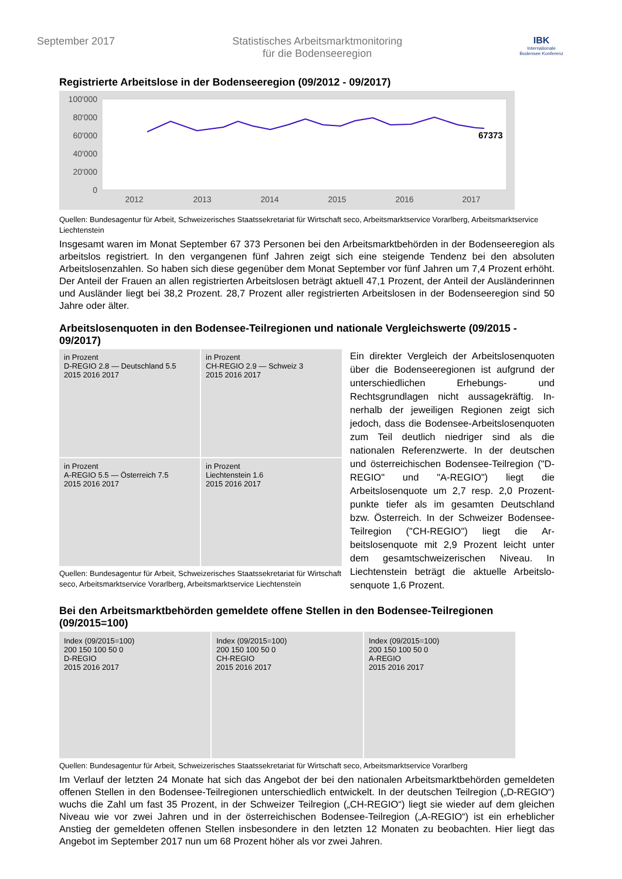September 2017 Statistisches Arbeitsmarktmonitoring
für die Bodenseeregion
IBK
Internationale
Bodensee Konferenz
Registrierte Arbeitslose in der Bodenseeregion (09/2012 - 09/2017)
100'000
80'000
60'000
40'000
20'000
0
2012
2013
2014
2015
2016
2017
67373
Quellen: Bundesagentur für Arbeit, Schweizerisches Staatssekretariat für Wirtschaft seco, Arbeitsmarktservice Vorarlberg, Arbeitsmarktservice Liechtenstein
Insgesamt waren im Monat September 67 373 Personen bei den Arbeitsmarktbehörden in der Bodenseere­gion als arbeitslos registriert. In den vergangenen fünf Jahren zeigt sich eine steigende Tendenz bei den absoluten Arbeitslosenzahlen. So haben sich diese gegenüber dem Monat September vor fünf Jahren um 7,4 Prozent erhöht. Der Anteil der Frauen an allen registrierten Arbeitslosen beträgt aktuell 47,1 Prozent, der Anteil der Ausländerinnen und Ausländer liegt bei 38,2 Prozent. 28,7 Prozent aller registrierten Arbeitslosen in der Bodenseeregion sind 50 Jahre oder älter.
Arbeitslosenquoten in den Bodensee-Teilregionen und nationale Vergleichswerte (09/2015 - 09/2017)
in Prozent
D-REGIO 2.8 — Deutschland 5.5
2015 2016 2017
in Prozent
CH-REGIO 2.9 — Schweiz 3
2015 2016 2017
in Prozent
A-REGIO 5.5 — Österreich 7.5
2015 2016 2017
in Prozent
Liechtenstein 1.6
2015 2016 2017
Quellen: Bundesagentur für Arbeit, Schweizerisches Staatssekretariat für Wirtschaft seco, Arbeitsmarktservice Vorarlberg, Arbeitsmarktservice Liechtenstein
Ein direkter Vergleich der Arbeitslosenquo­ten über die Bodenseeregionen ist aufgrund der unterschiedlichen Erhebungs- und Rechtsgrundlagen nicht aussagekräftig. In­nerhalb der jeweiligen Regionen zeigt sich jedoch, dass die Bodensee-Arbeitslosen­quoten zum Teil deutlich niedriger sind als die nationalen Referenzwerte. In der deut­schen und österreichischen Bodensee-Teil­region ("D-REGIO" und "A-REGIO") liegt die Arbeitslosenquote um 2,7 resp. 2,0 Prozent­punkte tiefer als im gesamten Deutschland bzw. Österreich. In der Schweizer Boden­see-Teilregion ("CH-REGIO") liegt die Ar­beitslosenquote mit 2,9 Prozent leicht unter dem gesamtschweizerischen Niveau. In Liechtenstein beträgt die aktuelle Arbeitslo­senquote 1,6 Prozent.
Bei den Arbeitsmarktbehörden gemeldete offene Stellen in den Bodensee-Teilregionen (09/2015=100)
Index (09/2015=100)
200 150 100 50 0
D-REGIO
2015 2016 2017
Index (09/2015=100)
200 150 100 50 0
CH-REGIO
2015 2016 2017
Index (09/2015=100)
200 150 100 50 0
A-REGIO
2015 2016 2017
Quellen: Bundesagentur für Arbeit, Schweizerisches Staatssekretariat für Wirtschaft seco, Arbeitsmarktservice Vorarlberg
Im Verlauf der letzten 24 Monate hat sich das Angebot der bei den nationalen Arbeitsmarktbehörden gemel­deten offenen Stellen in den Bodensee-Teilregionen unterschiedlich entwickelt. In der deutschen Teilregion („D-REGIO“) wuchs die Zahl um fast 35 Prozent, in der Schweizer Teilregion („CH-REGIO“) liegt sie wieder auf dem gleichen Niveau wie vor zwei Jahren und in der österreichischen Bodensee-Teilregion („A-REGIO“) ist ein erheblicher Anstieg der gemeldeten offenen Stellen insbesondere in den letzten 12 Monaten zu be­obachten. Hier liegt das Angebot im September 2017 nun um 68 Prozent höher als vor zwei Jahren.